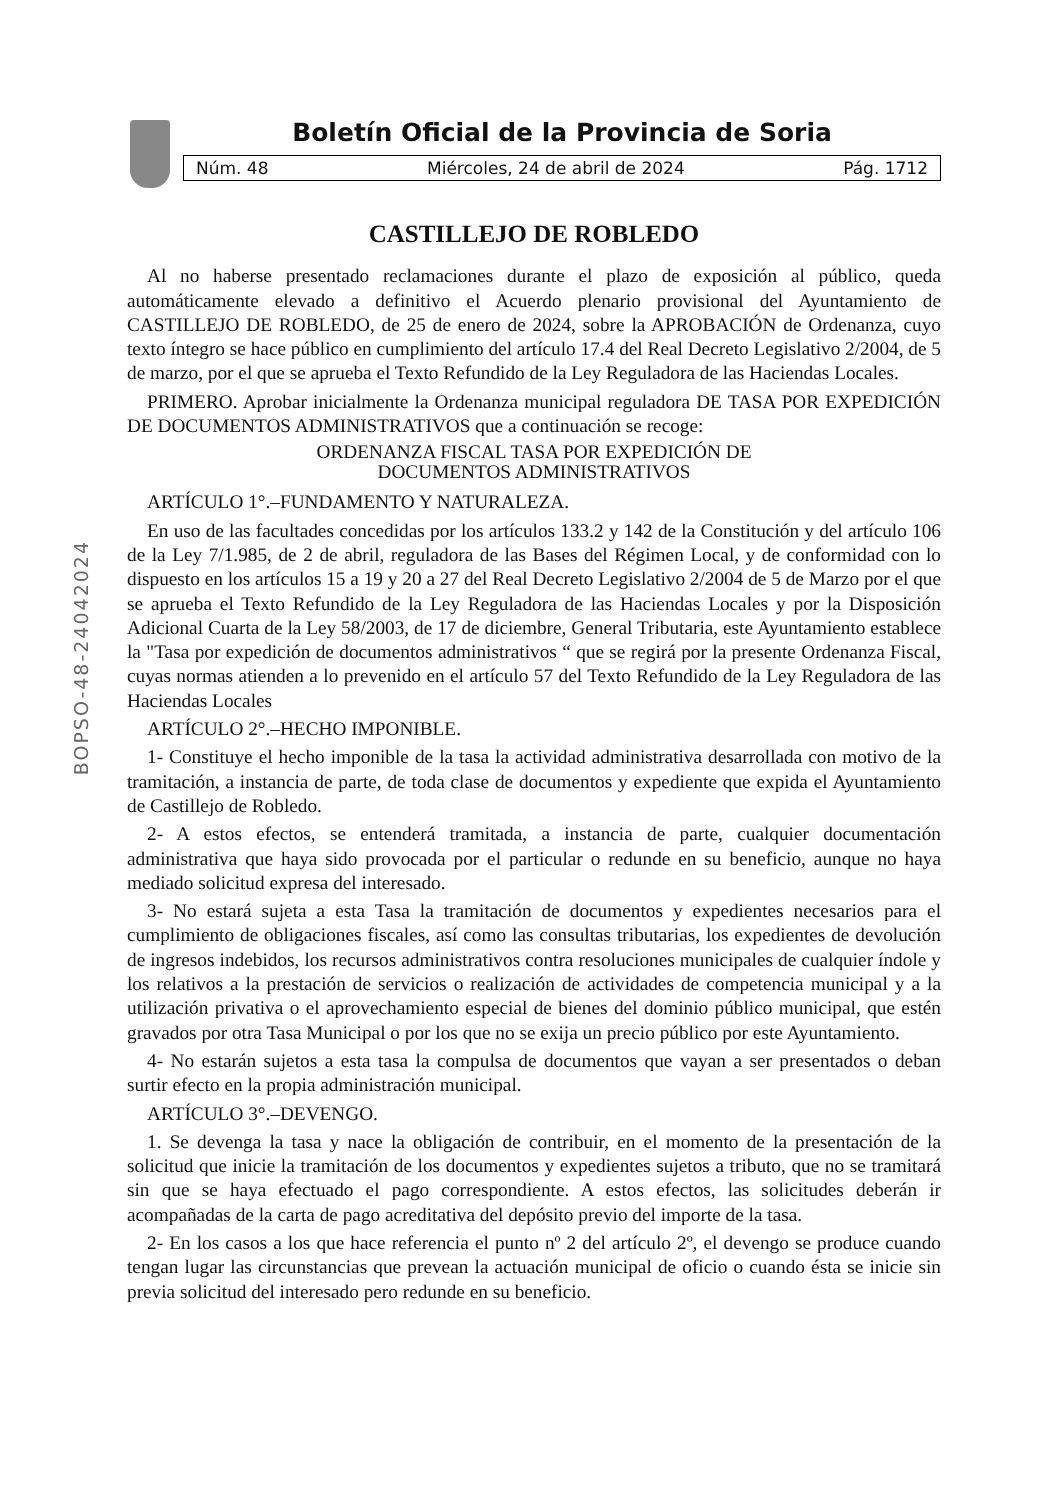BOPSO-48-24042024
Boletín Oficial de la Provincia de Soria
Núm. 48 Miércoles, 24 de abril de 2024 Pág. 1712
CASTILLEJO DE ROBLEDO
Al no haberse presentado reclamaciones durante el plazo de exposición al público, queda automáticamente elevado a definitivo el Acuerdo plenario provisional del Ayuntamiento de CASTILLEJO DE ROBLEDO, de 25 de enero de 2024, sobre la APROBACIÓN de Ordenanza, cuyo texto íntegro se hace público en cumplimiento del artículo 17.4 del Real Decreto Legislativo 2/2004, de 5 de marzo, por el que se aprueba el Texto Refundido de la Ley Reguladora de las Haciendas Locales.
PRIMERO. Aprobar inicialmente la Ordenanza municipal reguladora DE TASA POR EXPEDICIÓN DE DOCUMENTOS ADMINISTRATIVOS que a continuación se recoge:
ORDENANZA FISCAL TASA POR EXPEDICIÓN DE
DOCUMENTOS ADMINISTRATIVOS
ARTÍCULO 1°.–FUNDAMENTO Y NATURALEZA.
En uso de las facultades concedidas por los artículos 133.2 y 142 de la Constitución y del artículo 106 de la Ley 7/1.985, de 2 de abril, reguladora de las Bases del Régimen Local, y de conformidad con lo dispuesto en los artículos 15 a 19 y 20 a 27 del Real Decreto Legislativo 2/2004 de 5 de Marzo por el que se aprueba el Texto Refundido de la Ley Reguladora de las Haciendas Locales y por la Disposición Adicional Cuarta de la Ley 58/2003, de 17 de diciembre, General Tributaria, este Ayuntamiento establece la "Tasa por expedición de documentos administrativos “ que se regirá por la presente Ordenanza Fiscal, cuyas normas atienden a lo prevenido en el artículo 57 del Texto Refundido de la Ley Reguladora de las Haciendas Locales
ARTÍCULO 2°.–HECHO IMPONIBLE.
1- Constituye el hecho imponible de la tasa la actividad administrativa desarrollada con motivo de la tramitación, a instancia de parte, de toda clase de documentos y expediente que expida el Ayuntamiento de Castillejo de Robledo.
2- A estos efectos, se entenderá tramitada, a instancia de parte, cualquier documentación administrativa que haya sido provocada por el particular o redunde en su beneficio, aunque no haya mediado solicitud expresa del interesado.
3- No estará sujeta a esta Tasa la tramitación de documentos y expedientes necesarios para el cumplimiento de obligaciones fiscales, así como las consultas tributarias, los expedientes de devolución de ingresos indebidos, los recursos administrativos contra resoluciones municipales de cualquier índole y los relativos a la prestación de servicios o realización de actividades de competencia municipal y a la utilización privativa o el aprovechamiento especial de bienes del dominio público municipal, que estén gravados por otra Tasa Municipal o por los que no se exija un precio público por este Ayuntamiento.
4- No estarán sujetos a esta tasa la compulsa de documentos que vayan a ser presentados o deban surtir efecto en la propia administración municipal.
ARTÍCULO 3°.–DEVENGO.
1. Se devenga la tasa y nace la obligación de contribuir, en el momento de la presentación de la solicitud que inicie la tramitación de los documentos y expedientes sujetos a tributo, que no se tramitará sin que se haya efectuado el pago correspondiente. A estos efectos, las solicitudes deberán ir acompañadas de la carta de pago acreditativa del depósito previo del importe de la tasa.
2- En los casos a los que hace referencia el punto nº 2 del artículo 2º, el devengo se produce cuando tengan lugar las circunstancias que prevean la actuación municipal de oficio o cuando ésta se inicie sin previa solicitud del interesado pero redunde en su beneficio.